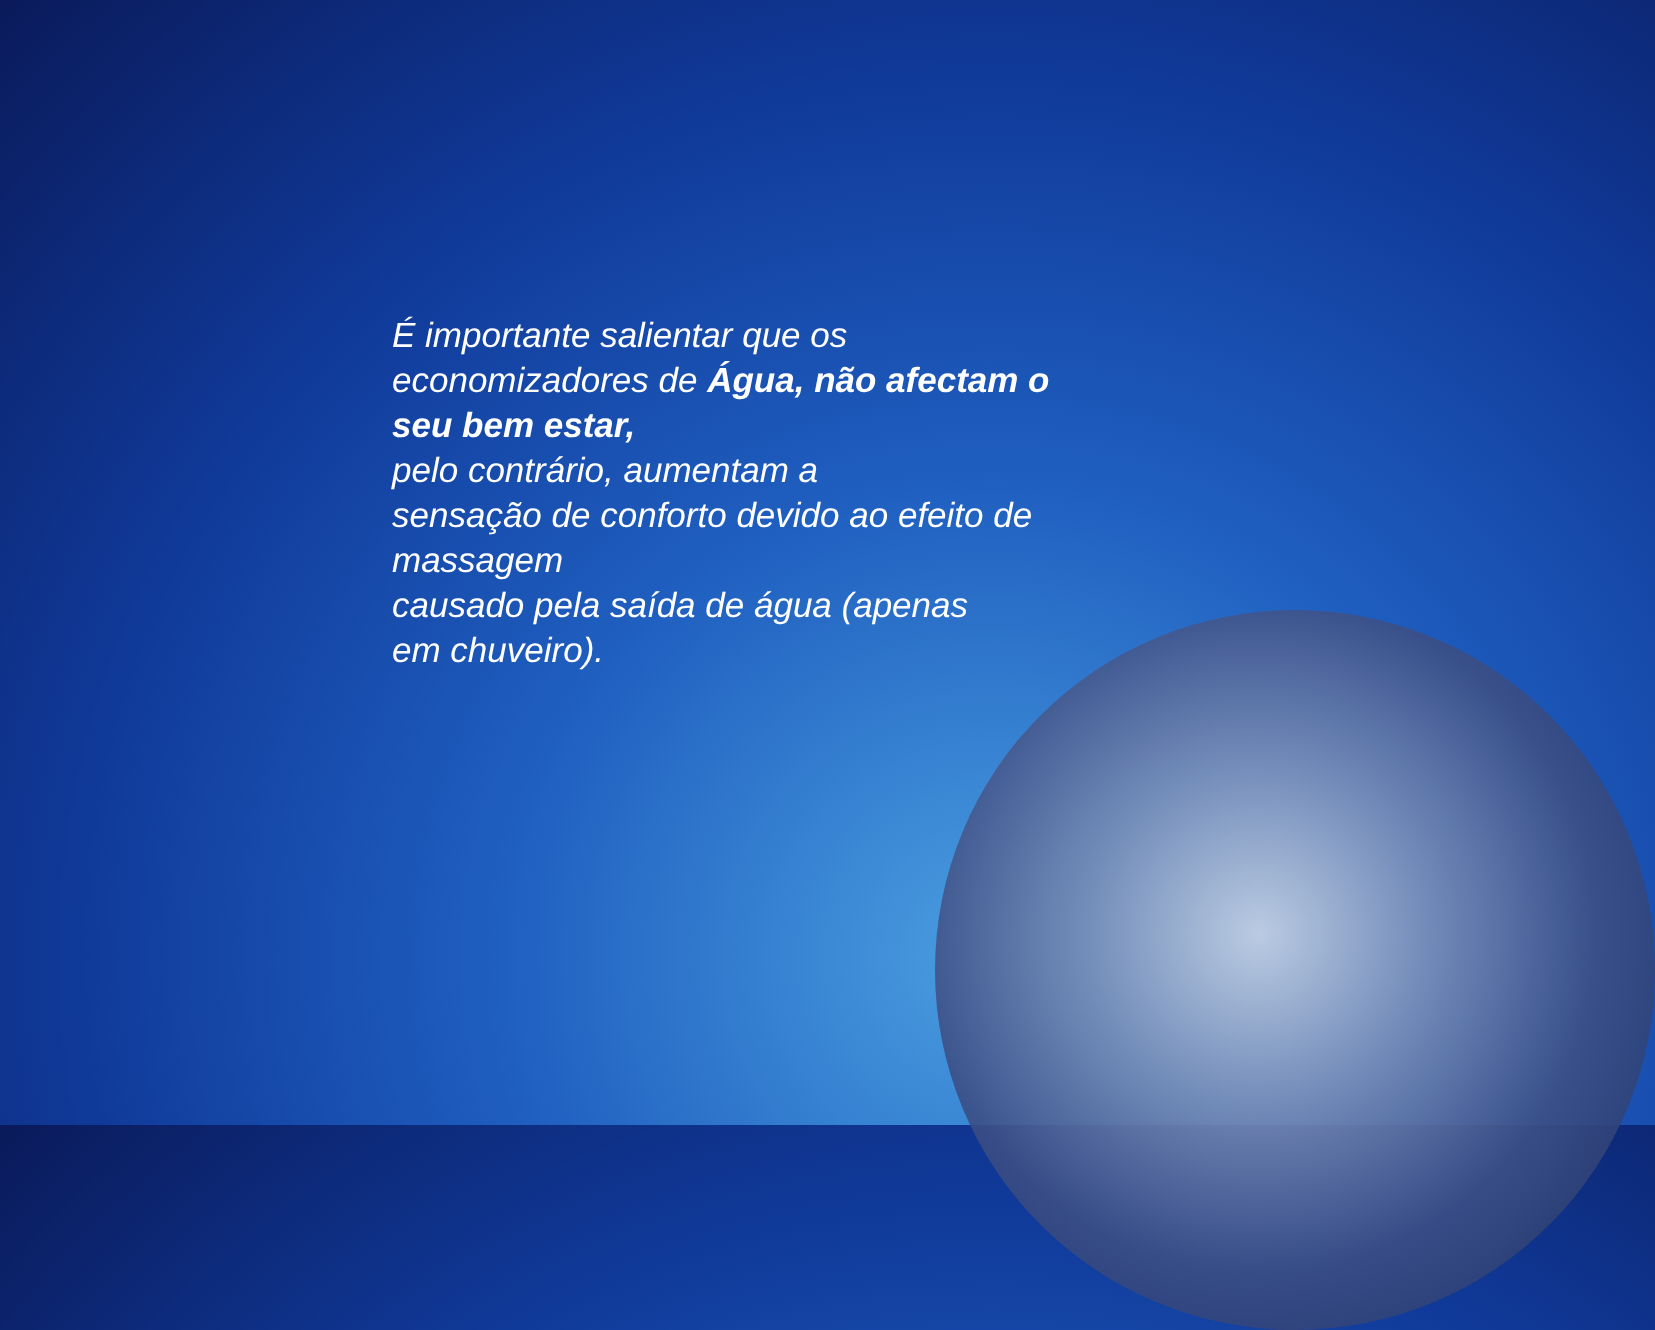É importante salientar que os
economizadores de Água, não afectam o seu bem estar,
pelo contrário, aumentam a
sensação de conforto devido ao efeito de massagem
causado pela saída de água (apenas
em chuveiro).